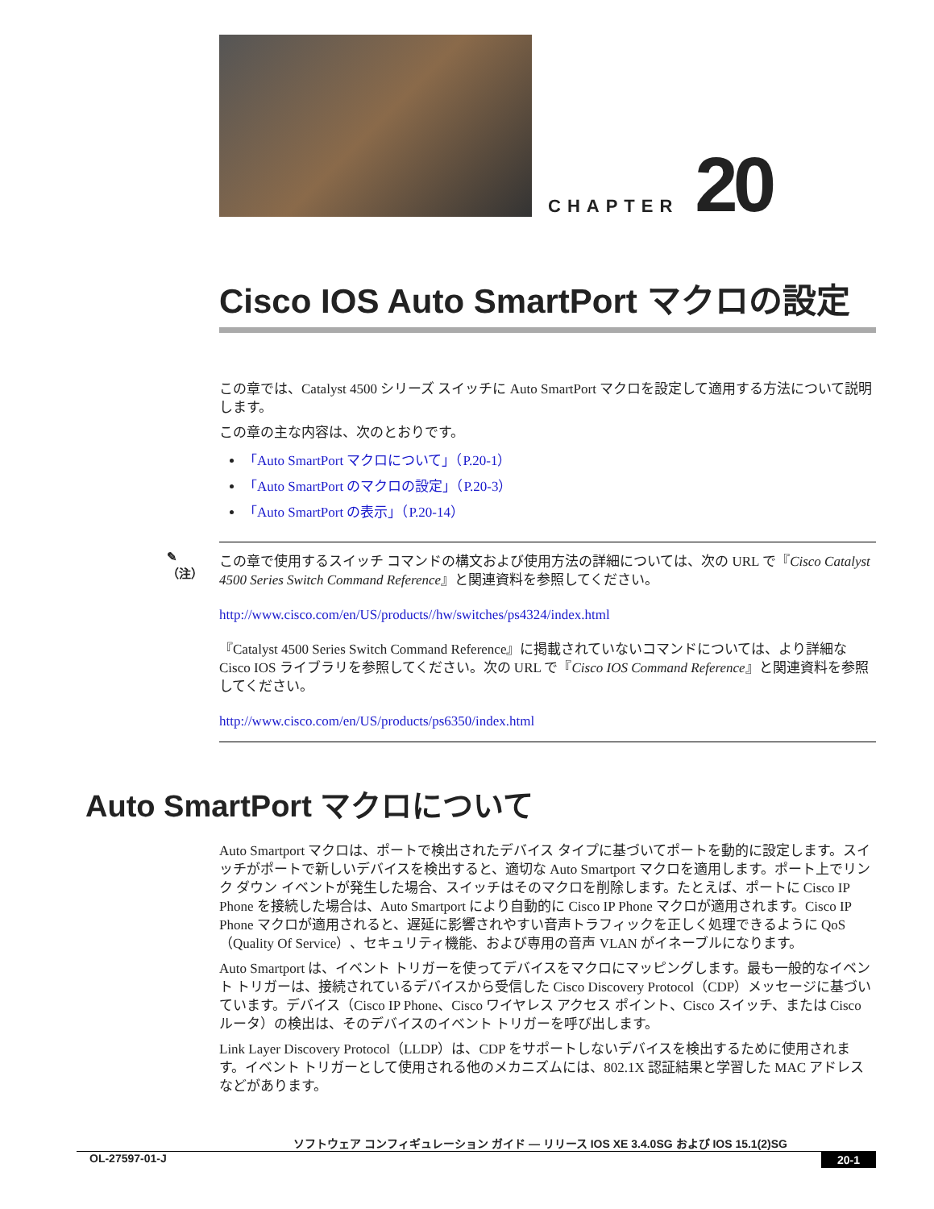CHAPTER 20
Cisco IOS Auto SmartPort マクロの設定
この章では、Catalyst 4500 シリーズ スイッチに Auto SmartPort マクロを設定して適用する方法について説明します。
この章の主な内容は、次のとおりです。
「Auto SmartPort マクロについて」（P.20-1）
「Auto SmartPort のマクロの設定」（P.20-3）
「Auto SmartPort の表示」（P.20-14）
✎
（注）
この章で使用するスイッチ コマンドの構文および使用方法の詳細については、次の URL で『Cisco Catalyst 4500 Series Switch Command Reference』と関連資料を参照してください。
http://www.cisco.com/en/US/products//hw/switches/ps4324/index.html
『Catalyst 4500 Series Switch Command Reference』に掲載されていないコマンドについては、より詳細な Cisco IOS ライブラリを参照してください。次の URL で『Cisco IOS Command Reference』と関連資料を参照してください。
http://www.cisco.com/en/US/products/ps6350/index.html
Auto SmartPort マクロについて
Auto Smartport マクロは、ポートで検出されたデバイス タイプに基づいてポートを動的に設定します。スイッチがポートで新しいデバイスを検出すると、適切な Auto Smartport マクロを適用します。ポート上でリンク ダウン イベントが発生した場合、スイッチはそのマクロを削除します。たとえば、ポートに Cisco IP Phone を接続した場合は、Auto Smartport により自動的に Cisco IP Phone マクロが適用されます。Cisco IP Phone マクロが適用されると、遅延に影響されやすい音声トラフィックを正しく処理できるように QoS（Quality Of Service）、セキュリティ機能、および専用の音声 VLAN がイネーブルになります。
Auto Smartport は、イベント トリガーを使ってデバイスをマクロにマッピングします。最も一般的なイベント トリガーは、接続されているデバイスから受信した Cisco Discovery Protocol（CDP）メッセージに基づいています。デバイス（Cisco IP Phone、Cisco ワイヤレス アクセス ポイント、Cisco スイッチ、または Cisco ルータ）の検出は、そのデバイスのイベント トリガーを呼び出します。
Link Layer Discovery Protocol（LLDP）は、CDP をサポートしないデバイスを検出するために使用されます。イベント トリガーとして使用される他のメカニズムには、802.1X 認証結果と学習した MAC アドレスなどがあります。
ソフトウェア コンフィギュレーション ガイド ― リリース IOS XE 3.4.0SG および IOS 15.1(2)SG
OL-27597-01-J 20-1